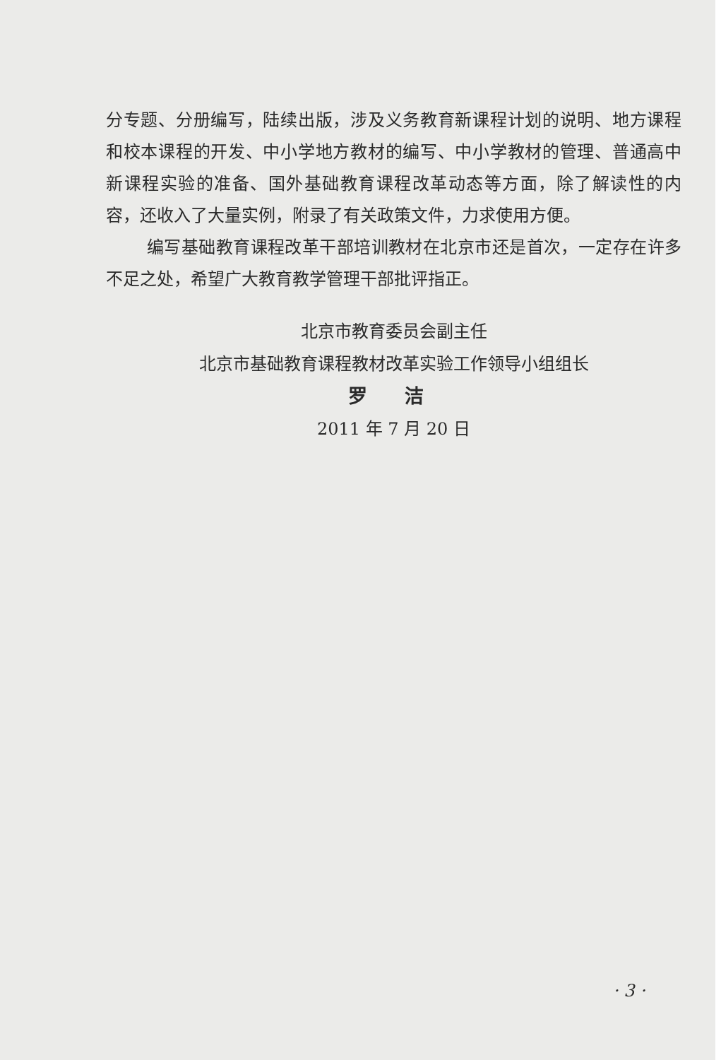分专题、分册编写，陆续出版，涉及义务教育新课程计划的说明、地方课程和校本课程的开发、中小学地方教材的编写、中小学教材的管理、普通高中新课程实验的准备、国外基础教育课程改革动态等方面，除了解读性的内容，还收入了大量实例，附录了有关政策文件，力求使用方便。
编写基础教育课程改革干部培训教材在北京市还是首次，一定存在许多不足之处，希望广大教育教学管理干部批评指正。
北京市教育委员会副主任
北京市基础教育课程教材改革实验工作领导小组组长
罗 洁
2011 年 7 月 20 日
· 3 ·